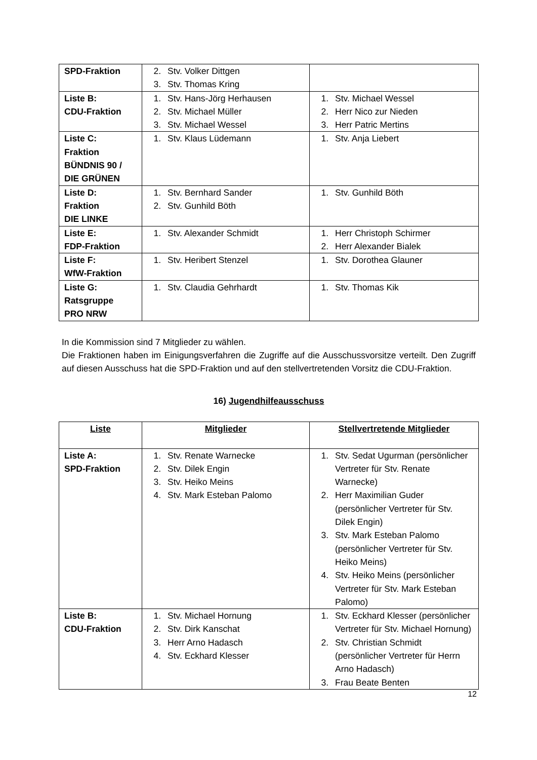| SPD-Fraktion | 2. Stv. Volker Dittgen 3. Stv. Thomas Kring | |
| Liste B: CDU-Fraktion | 1. Stv. Hans-Jörg Herhausen 2. Stv. Michael Müller 3. Stv. Michael Wessel | 1. Stv. Michael Wessel 2. Herr Nico zur Nieden 3. Herr Patric Mertins |
| Liste C: Fraktion BÜNDNIS 90 / DIE GRÜNEN | 1. Stv. Klaus Lüdemann | 1. Stv. Anja Liebert |
| Liste D: Fraktion DIE LINKE | 1. Stv. Bernhard Sander 2. Stv. Gunhild Böth | 1. Stv. Gunhild Böth |
| Liste E: FDP-Fraktion | 1. Stv. Alexander Schmidt | 1. Herr Christoph Schirmer 2. Herr Alexander Bialek |
| Liste F: WfW-Fraktion | 1. Stv. Heribert Stenzel | 1. Stv. Dorothea Glauner |
| Liste G: Ratsgruppe PRO NRW | 1. Stv. Claudia Gehrhardt | 1. Stv. Thomas Kik |
In die Kommission sind 7 Mitglieder zu wählen.
Die Fraktionen haben im Einigungsverfahren die Zugriffe auf die Ausschussvorsitze verteilt. Den Zugriff auf diesen Ausschuss hat die SPD-Fraktion und auf den stellvertretenden Vorsitz die CDU-Fraktion.
16) Jugendhilfeausschuss
| Liste | Mitglieder | Stellvertretende Mitglieder |
| Liste A: SPD-Fraktion | 1. Stv. Renate Warnecke 2. Stv. Dilek Engin 3. Stv. Heiko Meins 4. Stv. Mark Esteban Palomo | 1. Stv. Sedat Ugurman (persönlicher Vertreter für Stv. Renate Warnecke) 2. Herr Maximilian Guder (persönlicher Vertreter für Stv. Dilek Engin) 3. Stv. Mark Esteban Palomo (persönlicher Vertreter für Stv. Heiko Meins) 4. Stv. Heiko Meins (persönlicher Vertreter für Stv. Mark Esteban Palomo) |
| Liste B: CDU-Fraktion | 1. Stv. Michael Hornung 2. Stv. Dirk Kanschat 3. Herr Arno Hadasch 4. Stv. Eckhard Klesser | 1. Stv. Eckhard Klesser (persönlicher Vertreter für Stv. Michael Hornung) 2. Stv. Christian Schmidt (persönlicher Vertreter für Herrn Arno Hadasch) 3. Frau Beate Benten |
12